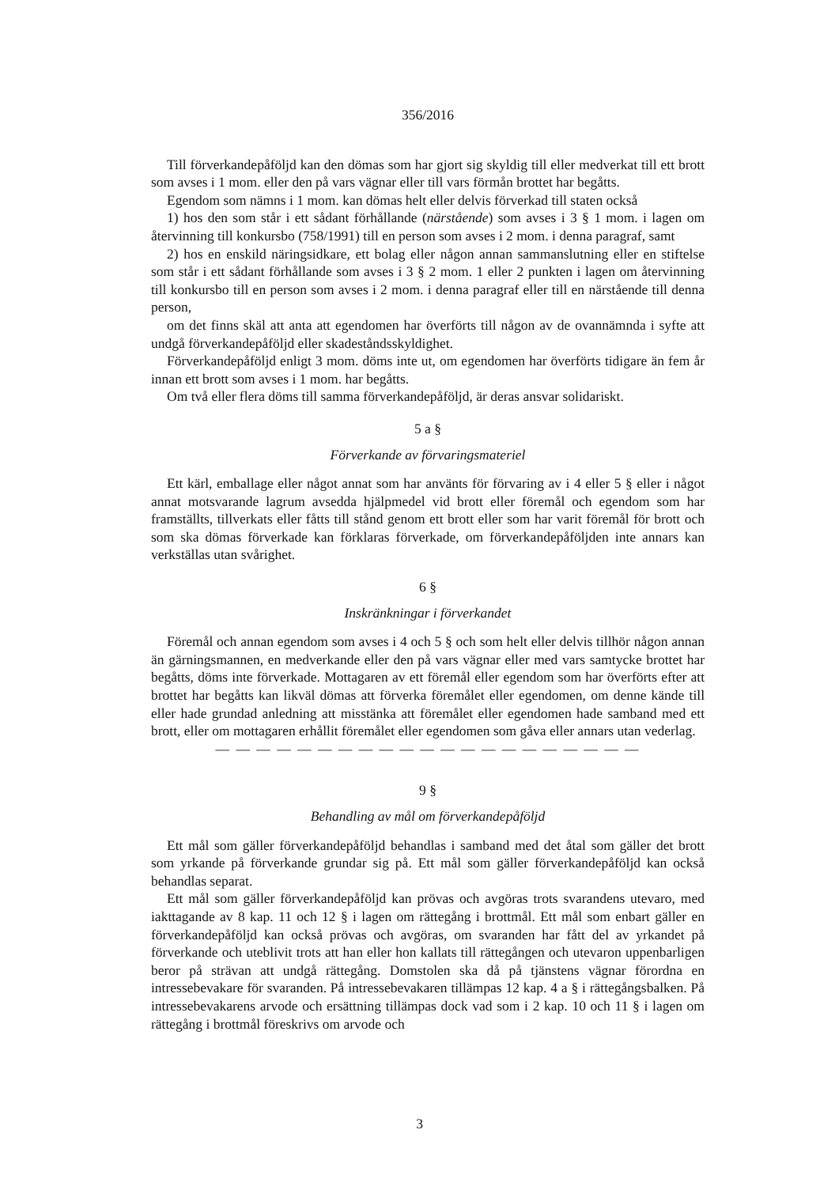356/2016
Till förverkandepåföljd kan den dömas som har gjort sig skyldig till eller medverkat till ett brott som avses i 1 mom. eller den på vars vägnar eller till vars förmån brottet har begåtts.
Egendom som nämns i 1 mom. kan dömas helt eller delvis förverkad till staten också
1) hos den som står i ett sådant förhållande (närstående) som avses i 3 § 1 mom. i lagen om återvinning till konkursbo (758/1991) till en person som avses i 2 mom. i denna paragraf, samt
2) hos en enskild näringsidkare, ett bolag eller någon annan sammanslutning eller en stiftelse som står i ett sådant förhållande som avses i 3 § 2 mom. 1 eller 2 punkten i lagen om återvinning till konkursbo till en person som avses i 2 mom. i denna paragraf eller till en närstående till denna person,
om det finns skäl att anta att egendomen har överförts till någon av de ovannämnda i syfte att undgå förverkandepåföljd eller skadeståndsskyldighet.
Förverkandepåföljd enligt 3 mom. döms inte ut, om egendomen har överförts tidigare än fem år innan ett brott som avses i 1 mom. har begåtts.
Om två eller flera döms till samma förverkandepåföljd, är deras ansvar solidariskt.
5 a §
Förverkande av förvaringsmateriel
Ett kärl, emballage eller något annat som har använts för förvaring av i 4 eller 5 § eller i något annat motsvarande lagrum avsedda hjälpmedel vid brott eller föremål och egendom som har framställts, tillverkats eller fåtts till stånd genom ett brott eller som har varit föremål för brott och som ska dömas förverkade kan förklaras förverkade, om förverkandepåföljden inte annars kan verkställas utan svårighet.
6 §
Inskränkningar i förverkandet
Föremål och annan egendom som avses i 4 och 5 § och som helt eller delvis tillhör någon annan än gärningsmannen, en medverkande eller den på vars vägnar eller med vars samtycke brottet har begåtts, döms inte förverkade. Mottagaren av ett föremål eller egendom som har överförts efter att brottet har begåtts kan likväl dömas att förverka föremålet eller egendomen, om denne kände till eller hade grundad anledning att misstänka att föremålet eller egendomen hade samband med ett brott, eller om mottagaren erhållit föremålet eller egendomen som gåva eller annars utan vederlag.
— — — — — — — — — — — — — — — — — — — — —
9 §
Behandling av mål om förverkandepåföljd
Ett mål som gäller förverkandepåföljd behandlas i samband med det åtal som gäller det brott som yrkande på förverkande grundar sig på. Ett mål som gäller förverkandepåföljd kan också behandlas separat.
Ett mål som gäller förverkandepåföljd kan prövas och avgöras trots svarandens utevaro, med iakttagande av 8 kap. 11 och 12 § i lagen om rättegång i brottmål. Ett mål som enbart gäller en förverkandepåföljd kan också prövas och avgöras, om svaranden har fått del av yrkandet på förverkande och uteblivit trots att han eller hon kallats till rättegången och utevaron uppenbarligen beror på strävan att undgå rättegång. Domstolen ska då på tjänstens vägnar förordna en intressebevakare för svaranden. På intressebevakaren tillämpas 12 kap. 4 a § i rättegångsbalken. På intressebevakarens arvode och ersättning tillämpas dock vad som i 2 kap. 10 och 11 § i lagen om rättegång i brottmål föreskrivs om arvode och
3